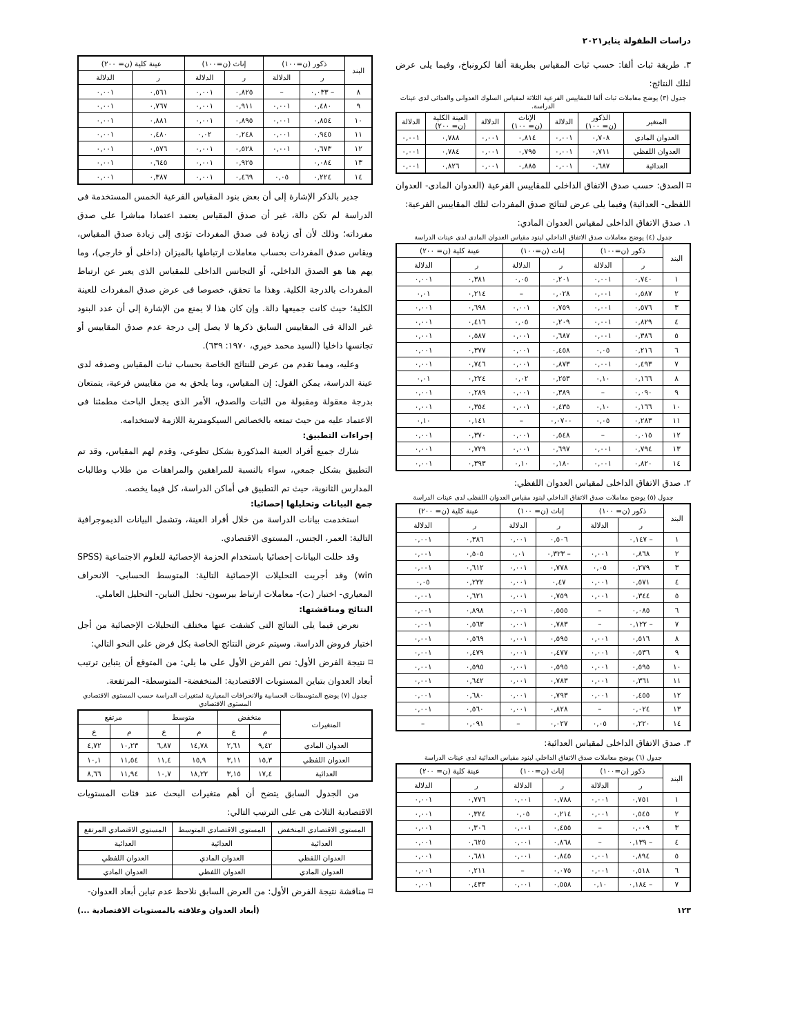دراسات الطفولة يناير٢٠٢١
٣. طريقة ثبات ألفا: حسب ثبات المقياس بطريقة ألفا لكرونباخ، وفيما يلى عرض لتلك النتائج:
جدول (٣) يوضح معاملات ثبات ألفا للمقاييس الفرعية الثلاثة لمقياس السلوك العدوانى والعدائى لدى عينات الدراسة.
| المتغير | الذكور (ن= ١٠٠) | الدلالة | الإناث (ن= ١٠٠) | الدلالة | العينة الكلية (ن= ٢٠٠) | الدلالة |
| --- | --- | --- | --- | --- | --- | --- |
| العدوان المادي | ٠,٧٠٨ | ٠,٠٠١ | ٠,٨١٤ | ٠,٠٠١ | ٠,٧٨٨ | ٠,٠٠١ |
| العدوان اللفظي | ٠,٧١١ | ٠,٠٠١ | ٠,٧٩٥ | ٠,٠٠١ | ٠,٧٨٤ | ٠,٠٠١ |
| العدائية | ٠,٦٨٧ | ٠,٠٠١ | ٠,٨٨٥ | ٠,٠٠١ | ٠,٨٢٦ | ٠,٠٠١ |
⌑ الصدق: حسب صدق الاتفاق الداخلى للمقاييس الفرعية (العدوان المادى- العدوان اللفظى- العدائية) وفيما يلى عرض لنتائج صدق المفردات لتلك المقاييس الفرعية:
١. صدق الاتفاق الداخلى لمقياس العدوان المادي:
جدول (٤) يوضح معاملات صدق الاتفاق الداخلي لبنود مقياس العدوان المادى لدى عينات الدراسة
| البند | ذكور (ن=١٠٠) | | إناث (ن=١٠٠) | | عينة كلية (ن= ٢٠٠) | |
| --- | --- | --- | --- | --- | --- | --- |
| | ر | الدلالة | ر | الدلالة | ر | الدلالة |
| ١ | ٠,٧٤٠ | ٠,٠٠١ | ٠,٢٠١ | ٠,٠٥ | ٠,٣٨١ | ٠,٠٠١ |
| ٢ | ٠,٥٨٧ | ٠,٠٠١ | ٠,٠٢٨ | – | ٠,٢١٤ | ٠,٠١ |
| ٣ | ٠,٥٧٦ | ٠,٠٠١ | ٠,٧٥٩ | ٠,٠٠١ | ٠,٦٩٨ | ٠,٠٠١ |
| ٤ | ٠,٨٢٩ | ٠,٠٠١ | ٠,٢٠٩ | ٠,٠٥ | ٠,٤١٦ | ٠,٠٠١ |
| ٥ | ٠,٣٨٦ | ٠,٠٠١ | ٠,٦٨٧ | ٠,٠٠١ | ٠,٥٨٧ | ٠,٠٠١ |
| ٦ | ٠,٢١٦ | ٠,٠٥ | ٠,٤٥٨ | ٠,٠٠١ | ٠,٣٧٧ | ٠,٠٠١ |
| ٧ | ٠,٤٩٣ | ٠,٠٠١ | ٠,٨٧٣ | ٠,٠٠١ | ٠,٧٤٦ | ٠,٠٠١ |
| ٨ | ٠,١٦٦ | ٠,١٠ | ٠,٢٥٣ | ٠,٠٢ | ٠,٢٢٤ | ٠,٠١ |
| ٩ | ٠,٠٩٠ | – | ٠,٣٨٩ | ٠,٠٠١ | ٠,٢٨٩ | ٠,٠٠١ |
| ١٠ | ٠,١٦٦ | ٠,١٠ | ٠,٤٣٥ | ٠,٠٠١ | ٠,٣٥٤ | ٠,٠٠١ |
| ١١ | ٠,٢٨٣ | ٠,٠٥ | ٠,٠٧٠٠ | – | ٠,١٤١ | ٠,١٠ |
| ١٢ | ٠,٠١٥ | – | ٠,٥٤٨ | ٠,٠٠١ | ٠,٣٧٠ | ٠,٠٠١ |
| ١٣ | ٠,٧٩٤ | ٠,٠٠١ | ٠,٦٩٧ | ٠,٠٠١ | ٠,٧٢٩ | ٠,٠٠١ |
| ١٤ | ٠,٨٢٠ | ٠,٠٠١ | ٠,١٨٠ | ٠,١٠ | ٠,٣٩٣ | ٠,٠٠١ |
٢. صدق الاتفاق الداخلى لمقياس العدوان اللفظي:
جدول (٥) يوضح معاملات صدق الاتفاق الداخلي لبنود مقياس العدوان اللفظى لدى عينات الدراسة
| البند | ذكور (ن= ١٠٠) | | إناث (ن= ١٠٠) | | عينة كلية (ن= ٢٠٠) | |
| --- | --- | --- | --- | --- | --- | --- |
| | ر | الدلالة | ر | الدلالة | ر | الدلالة |
| ١ | – ٠,١٤٧ | | ٠,٥٠٦ | ٠,٠٠١ | ٠,٣٨٦ | ٠,٠٠١ |
| ٢ | ٠,٨٦٨ | ٠,٠٠١ | – ٠,٣٢٣ | ٠,٠١ | ٠,٥٠٥ | ٠,٠٠١ |
| ٣ | ٠,٢٧٩ | ٠,٠٥ | ٠,٧٧٨ | ٠,٠٠١ | ٠,٦١٢ | ٠,٠٠١ |
| ٤ | ٠,٥٧١ | ٠,٠٠١ | ٠,٤٧ | ٠,٠٠١ | ٠,٢٢٢ | ٠,٠٥ |
| ٥ | ٠,٣٤٤ | ٠,٠٠١ | ٠,٧٥٩ | ٠,٠٠١ | ٠,٦٢١ | ٠,٠٠١ |
| ٦ | ٠,٠٨٥ | – | ٠,٥٥٥ | ٠,٠٠١ | ٠,٨٩٨ | ٠,٠٠١ |
| ٧ | – ٠,١٢٢ | – | ٠,٧٨٣ | ٠,٠٠١ | ٠,٥٦٣ | ٠,٠٠١ |
| ٨ | ٠,٥١٦ | ٠,٠٠١ | ٠,٥٩٥ | ٠,٠٠١ | ٠,٥٦٩ | ٠,٠٠١ |
| ٩ | ٠,٥٣٦ | ٠,٠٠١ | ٠,٤٧٧ | ٠,٠٠١ | ٠,٤٧٩ | ٠,٠٠١ |
| ١٠ | ٠,٥٩٥ | ٠,٠٠١ | ٠,٥٩٥ | ٠,٠٠١ | ٠,٥٩٥ | ٠,٠٠١ |
| ١١ | ٠,٣٦١ | ٠,٠٠١ | ٠,٧٨٣ | ٠,٠٠١ | ٠,٦٤٢ | ٠,٠٠١ |
| ١٢ | ٠,٤٥٥ | ٠,٠٠١ | ٠,٧٩٣ | ٠,٠٠١ | ٠,٦٨٠ | ٠,٠٠١ |
| ١٣ | ٠,٠٢٤ | – | ٠,٨٢٨ | ٠,٠٠١ | ٠,٥٦٠ | ٠,٠٠١ |
| ١٤ | ٠,٢٢٠ | ٠,٠٥ | ٠,٠٢٧ | – | ٠,٠٩١ | – |
٣. صدق الاتفاق الداخلى لمقياس العدائية:
جدول (٦) يوضح معاملات صدق الاتفاق الداخلي لبنود مقياس العدائية لدى عينات الدراسة
| البند | ذكور (ن=١٠٠) | | إناث (ن=١٠٠) | | عينة كلية (ن= ٢٠٠) | |
| --- | --- | --- | --- | --- | --- | --- |
| | ر | الدلالة | ر | الدلالة | ر | الدلالة |
| ١ | ٠,٧٥١ | ٠,٠٠١ | ٠,٧٨٨ | ٠,٠٠١ | ٠,٧٧٦ | ٠,٠٠١ |
| ٢ | ٠,٥٤٥ | ٠,٠٠١ | ٠,٢١٤ | ٠,٠٥ | ٠,٣٢٤ | ٠,٠٠١ |
| ٣ | ٠,٠٠٩ | – | ٠,٤٥٥ | ٠,٠٠١ | ٠,٣٠٦ | ٠,٠٠١ |
| ٤ | – ٠,١٣٩ | – | ٠,٨٦٨ | ٠,٠٠١ | ٠,٦٢٥ | ٠,٠٠١ |
| ٥ | ٠,٨٩٤ | ٠,٠٠١ | ٠,٨٤٥ | ٠,٠٠١ | ٠,٦٨١ | ٠,٠٠١ |
| ٦ | ٠,٥١٨ | ٠,٠٠١ | ٠,٠٧٥ | – | ٠,٢١١ | ٠,٠٠١ |
| ٧ | – ٠,١٨٤ | ٠,١٠ | ٠,٥٥٨ | ٠,٠٠١ | ٠,٤٣٣ | ٠,٠٠١ |
| البند | ذكور (ن=١٠٠) | | إناث (ن=١٠٠) | | عينة كلية (ن= ٢٠٠) | |
| --- | --- | --- | --- | --- | --- | --- |
| | ر | الدلالة | ر | الدلالة | ر | الدلالة |
| ٨ | – ٠,٠٣٣ | – | ٠,٨٢٥ | ٠,٠٠١ | ٠,٥٦١ | ٠,٠٠١ |
| ٩ | ٠,٤٨٠ | ٠,٠٠١ | ٠,٩١١ | ٠,٠٠١ | ٠,٧٦٧ | ٠,٠٠١ |
| ١٠ | ٠,٨٥٤ | ٠,٠٠١ | ٠,٨٩٥ | ٠,٠٠١ | ٠,٨٨١ | ٠,٠٠١ |
| ١١ | ٠,٩٤٥ | ٠,٠٠١ | ٠,٢٤٨ | ٠,٠٢ | ٠,٤٨٠ | ٠,٠٠١ |
| ١٢ | ٠,٦٧٣ | ٠,٠٠١ | ٠,٥٢٨ | ٠,٠٠١ | ٠,٥٧٦ | ٠,٠٠١ |
| ١٣ | ٠,٠٨٤ | | ٠,٩٢٥ | ٠,٠٠١ | ٠,٦٤٥ | ٠,٠٠١ |
| ١٤ | ٠,٢٢٤ | ٠,٠٥ | ٠,٤٦٩ | ٠,٠٠١ | ٠,٣٨٧ | ٠,٠٠١ |
جدير بالذكر الإشارة إلى أن بعض بنود المقياس الفرعية الخمس المستخدمة فى الدراسة لم تكن دالة، غير أن صدق المقياس يعتمد اعتمادا مباشرا على صدق مفرداته؛ وذلك لأن أى زيادة فى صدق المفردات تؤدى إلى زيادة صدق المقياس، ويقاس صدق المفردات بحساب معاملات ارتباطها بالميزان (داخلى أو خارجي)، وما يهم هنا هو الصدق الداخلي، أو التجانس الداخلى للمقياس الذى يعبر عن ارتباط المفردات بالدرجة الكلية. وهذا ما تحقق، خصوصا فى عرض صدق المفردات للعينة الكلية؛ حيث كانت جميعها دالة. وإن كان هذا لا يمنع من الإشارة إلى أن عدد البنود غير الدالة فى المقاييس السابق ذكرها لا يصل إلى درجة عدم صدق المقاييس أو تجانسها داخليا (السيد محمد خيري، ١٩٧٠: ٦٣٩).
وعليه، ومما تقدم من عرض للنتائج الخاصة بحساب ثبات المقياس وصدقه لدى عينة الدراسة، يمكن القول: إن المقياس، وما يلحق به من مقاييس فرعية، يتمتعان بدرجة معقولة ومقبولة من الثبات والصدق، الأمر الذى يجعل الباحث مطمئنا فى الاعتماد عليه من حيث تمتعه بالخصائص السيكومترية اللازمة لاستخدامه.
إجراءات التطبيق:
شارك جميع أفراد العينة المذكورة بشكل تطوعي، وقدم لهم المقياس، وقد تم التطبيق بشكل جمعي، سواء بالنسبة للمراهقين والمراهقات من طلاب وطالبات المدارس الثانوية، حيث تم التطبيق فى أماكن الدراسة، كل فيما يخصه.
جمع البيانات وتحليلها إحصائيا:
استخدمت بيانات الدراسة من خلال أفراد العينة، وتشمل البيانات الديموجرافية التالية: العمر، الجنس، المستوى الاقتصادي.
وقد حللت البيانات إحصائيا باستخدام الحزمة الإحصائية للعلوم الاجتماعية (SPSS win) وقد أجريت التحليلات الإحصائية التالية: المتوسط الحسابى- الانحراف المعياري- اختبار (ت)- معاملات ارتباط بيرسون- تحليل التباين- التحليل العاملي.
النتائج ومناقشتها:
نعرض فيما يلى النتائج التى كشفت عنها مختلف التحليلات الإحصائية من أجل اختبار فروض الدراسة. وسيتم عرض النتائج الخاصة بكل فرض على النحو التالي:
⌑ نتيجة الفرض الأول: نص الفرض الأول على ما يلي: من المتوقع أن يتباين ترتيب أبعاد العدوان بتباين المستويات الاقتصادية: المنخفضة- المتوسطة- المرتفعة.
جدول (٧) يوضح المتوسطات الحسابية والانحرافات المعيارية لمتغيرات الدراسة حسب المستوى الاقتصادي المستوى الاقتصادي
| المتغيرات | منخفض | | متوسط | | مرتفع | |
| --- | --- | --- | --- | --- | --- | --- |
| | م | ع | م | ع | م | ع |
| العدوان المادي | ٩,٤٢ | ٢,٦١ | ١٤,٧٨ | ٦,٨٧ | ١٠,٢٣ | ٤,٧٢ |
| العدوان اللفظي | ١٥,٣ | ٣,١١ | ١٥,٩ | ١١,٤ | ١١,٥٤ | ١٠,١ |
| العدائية | ١٧,٤ | ٣,١٥ | ١٨,٢٢ | ١٠,٧ | ١١,٩٤ | ٨,٦٦ |
من الجدول السابق يتضح أن أهم متغيرات البحث عند فئات المستويات الاقتصادية الثلاث هى على الترتيب التالي:
| المستوى الاقتصادى المنخفض | المستوى الاقتصادى المتوسط | المستوى الاقتصادي المرتفع |
| --- | --- | --- |
| العدائية | العدائية | العدائية |
| العدوان اللفظي | العدوان المادي | العدوان اللفظي |
| العدوان المادي | العدوان اللفظي | العدوان المادي |
⌑ مناقشة نتيجة الفرض الأول: من العرض السابق نلاحظ عدم تباين أبعاد العدوان-
١٢٣ (أبعاد العدوان وعلاقته بالمستويات الاقتصادية ...)